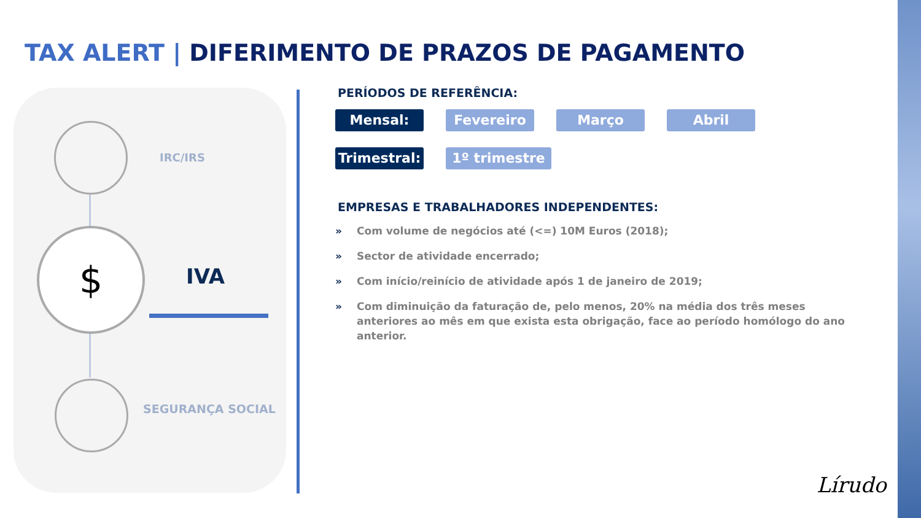TAX ALERT | DIFERIMENTO DE PRAZOS DE PAGAMENTO
IRC/IRS
$
IVA
SEGURANÇA SOCIAL
PERÍODOS DE REFERÊNCIA:
Mensal: Fevereiro Março Abril
Trimestral:
1º trimestre
EMPRESAS E TRABALHADORES INDEPENDENTES:
» Com volume de negócios até (<=) 10M Euros (2018);
» Sector de atividade encerrado;
» Com início/reinício de atividade após 1 de janeiro de 2019;
» Com diminuição da faturação de, pelo menos, 20% na média dos três meses anteriores ao mês em que exista esta obrigação, face ao período homólogo do ano anterior.
Lírudo